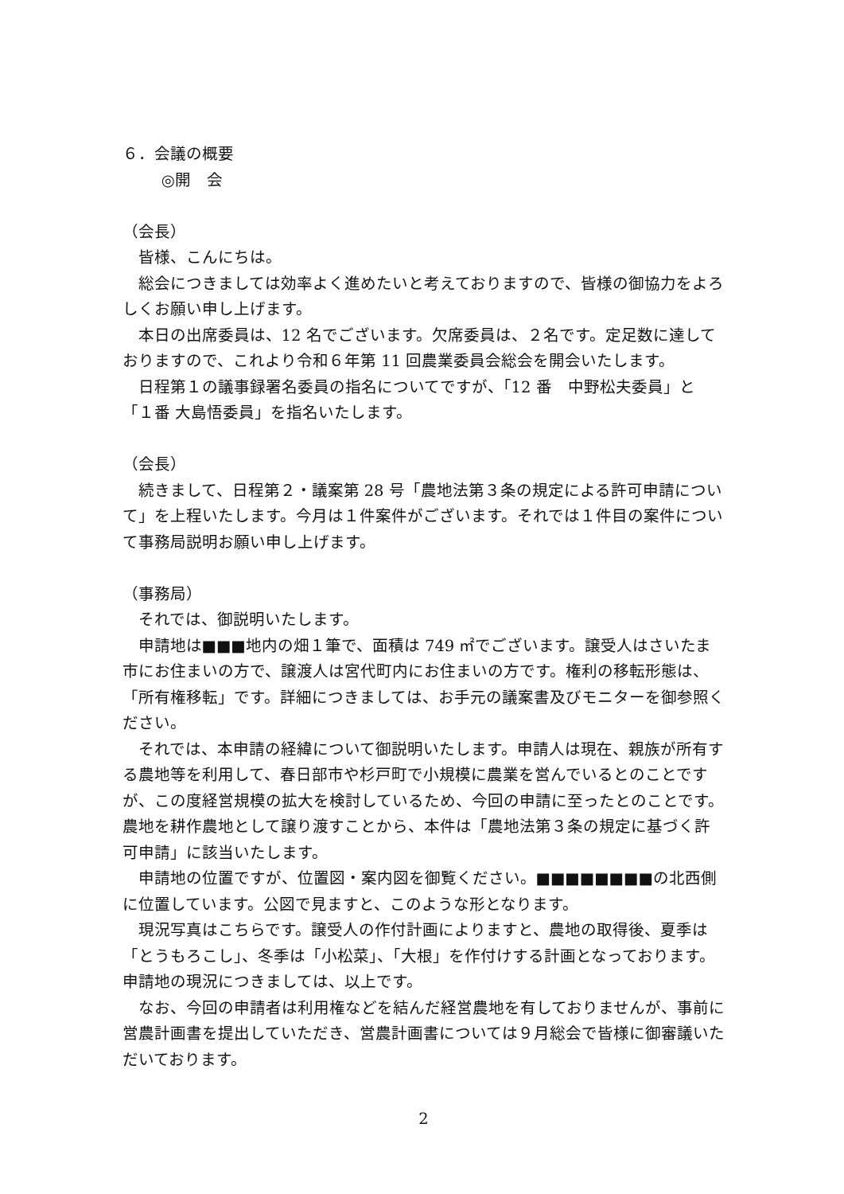６．会議の概要
◎開　会
（会長）
皆様、こんにちは。
総会につきましては効率よく進めたいと考えておりますので、皆様の御協力をよろしくお願い申し上げます。
本日の出席委員は、12 名でございます。欠席委員は、２名です。定足数に達しておりますので、これより令和６年第 11 回農業委員会総会を開会いたします。
日程第１の議事録署名委員の指名についてですが、「12 番　中野松夫委員」と「１番 大島悟委員」を指名いたします。
（会長）
続きまして、日程第２・議案第 28 号「農地法第３条の規定による許可申請について」を上程いたします。今月は１件案件がございます。それでは１件目の案件について事務局説明お願い申し上げます。
（事務局）
それでは、御説明いたします。
申請地は■■■地内の畑１筆で、面積は 749 ㎡でございます。譲受人はさいたま市にお住まいの方で、譲渡人は宮代町内にお住まいの方です。権利の移転形態は、「所有権移転」です。詳細につきましては、お手元の議案書及びモニターを御参照ください。
それでは、本申請の経緯について御説明いたします。申請人は現在、親族が所有する農地等を利用して、春日部市や杉戸町で小規模に農業を営んでいるとのことですが、この度経営規模の拡大を検討しているため、今回の申請に至ったとのことです。農地を耕作農地として譲り渡すことから、本件は「農地法第３条の規定に基づく許可申請」に該当いたします。
申請地の位置ですが、位置図・案内図を御覧ください。■■■■■■■■の北西側に位置しています。公図で見ますと、このような形となります。
現況写真はこちらです。譲受人の作付計画によりますと、農地の取得後、夏季は「とうもろこし」、冬季は「小松菜」、「大根」を作付けする計画となっております。申請地の現況につきましては、以上です。
なお、今回の申請者は利用権などを結んだ経営農地を有しておりませんが、事前に営農計画書を提出していただき、営農計画書については９月総会で皆様に御審議いただいております。
2